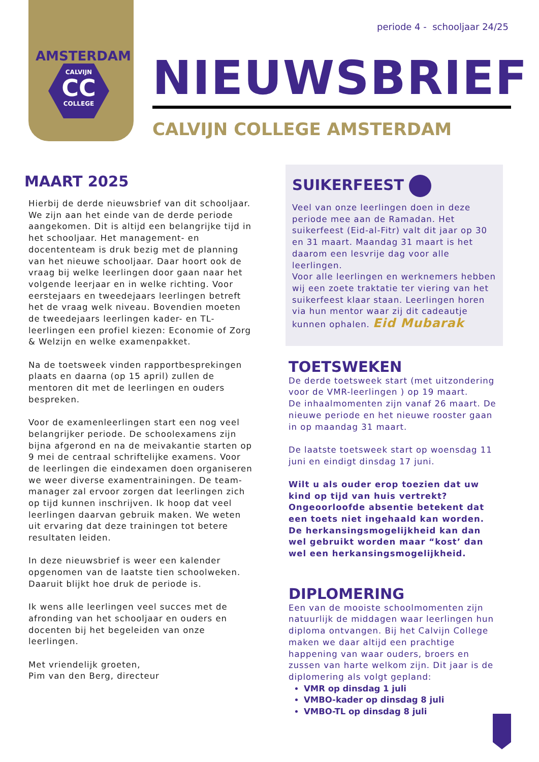CALVIJN
CC
COLLEGE
AMSTERDAM
periode 4 - schooljaar 24/25
NIEUWSBRIEF
CALVIJN COLLEGE AMSTERDAM
MAART 2025
Hierbij de derde nieuwsbrief van dit schooljaar. We zijn aan het einde van de derde periode aangekomen. Dit is altijd een belangrijke tijd in het schooljaar. Het management- en docententeam is druk bezig met de planning van het nieuwe schooljaar. Daar hoort ook de vraag bij welke leerlingen door gaan naar het volgende leerjaar en in welke richting. Voor eerstejaars en tweedejaars leerlingen betreft het de vraag welk niveau. Bovendien moeten de tweedejaars leerlingen kader- en TL-leerlingen een profiel kiezen: Economie of Zorg & Welzijn en welke examenpakket.
Na de toetsweek vinden rapportbesprekingen plaats en daarna (op 15 april) zullen de mentoren dit met de leerlingen en ouders bespreken.
Voor de examenleerlingen start een nog veel belangrijker periode. De schoolexamens zijn bijna afgerond en na de meivakantie starten op 9 mei de centraal schriftelijke examens. Voor de leerlingen die eindexamen doen organiseren we weer diverse examentrainingen. De team-manager zal ervoor zorgen dat leerlingen zich op tijd kunnen inschrijven. Ik hoop dat veel leerlingen daarvan gebruik maken. We weten uit ervaring dat deze trainingen tot betere resultaten leiden.
In deze nieuwsbrief is weer een kalender opgenomen van de laatste tien schoolweken. Daaruit blijkt hoe druk de periode is.
Ik wens alle leerlingen veel succes met de afronding van het schooljaar en ouders en docenten bij het begeleiden van onze leerlingen.
Met vriendelijk groeten,
Pim van den Berg, directeur
SUIKERFEEST
Veel van onze leerlingen doen in deze periode mee aan de Ramadan. Het suikerfeest (Eid-al-Fitr) valt dit jaar op 30 en 31 maart. Maandag 31 maart is het daarom een lesvrije dag voor alle leerlingen.
Voor alle leerlingen en werknemers hebben wij een zoete traktatie ter viering van het suikerfeest klaar staan. Leerlingen horen via hun mentor waar zij dit cadeautje kunnen ophalen. Eid Mubarak
TOETSWEKEN
De derde toetsweek start (met uitzondering voor de VMR-leerlingen ) op 19 maart.
De inhaalmomenten zijn vanaf 26 maart. De nieuwe periode en het nieuwe rooster gaan in op maandag 31 maart.
De laatste toetsweek start op woensdag 11 juni en eindigt dinsdag 17 juni.
Wilt u als ouder erop toezien dat uw kind op tijd van huis vertrekt? Ongeoorloofde absentie betekent dat een toets niet ingehaald kan worden. De herkansingsmogelijkheid kan dan wel gebruikt worden maar “kost’ dan wel een herkansingsmogelijkheid.
DIPLOMERING
Een van de mooiste schoolmomenten zijn natuurlijk de middagen waar leerlingen hun diploma ontvangen. Bij het Calvijn College maken we daar altijd een prachtige happening van waar ouders, broers en zussen van harte welkom zijn. Dit jaar is de diplomering als volgt gepland:
VMR op dinsdag 1 juli
VMBO-kader op dinsdag 8 juli
VMBO-TL op dinsdag 8 juli